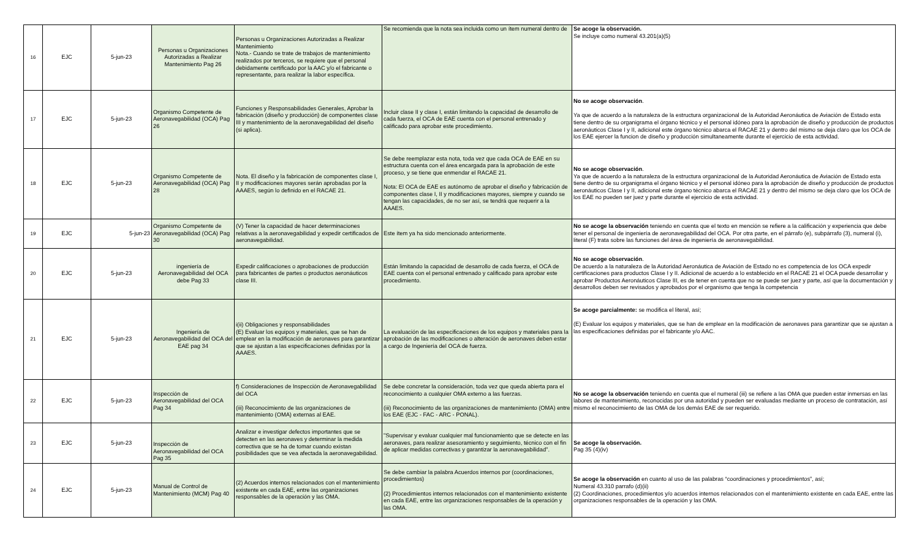| 16 | EJC | 5-jun-23 | Personas u Organizaciones Autorizadas a Realizar Mantenimiento Pag 26 | Personas u Organizaciones Autorizadas a Realizar Mantenimiento Nota.- Cuando se trate de trabajos de mantenimiento realizados por terceros, se requiere que el personal debidamente certificado por la AAC y/o el fabricante o representante, para realizar la labor específica. | Se recomienda que la nota sea incluida como un ítem numeral dentro de | Se acoge la observación. Se incluye como numeral 43.201(a)(5) |
| 17 | EJC | 5-jun-23 | Organismo Competente de Aeronavegabilidad (OCA) Pag 26 | Funciones y Responsabilidades Generales, Aprobar la fabricación (diseño y producción) de componentes clase III y mantenimiento de la aeronavegabilidad del diseño (si aplica). | Incluir clase II y clase I, están limitando la capacidad de desarrollo de cada fuerza, el OCA de EAE cuenta con el personal entrenado y calificado para aprobar este procedimiento. | No se acoge observación . Ya que de acuerdo a la naturaleza de la estructura organizacional de la Autoridad Aeronáutica de Aviación de Estado esta tiene dentro de su organigrama el órgano técnico y el personal idóneo para la aprobación de diseño y producción de productos aeronáuticos Clase I y II, adicional este órgano técnico abarca el RACAE 21 y dentro del mismo se deja claro que los OCA de los EAE ejercer la funcion de diseño y producción simultaneamente durante el ejercicio de esta actividad. |
| 18 | EJC | 5-jun-23 | Organismo Competente de Aeronavegabilidad (OCA) Pag 28 | Nota. El diseño y la fabricación de componentes clase I, II y modificaciones mayores serán aprobadas por la AAAES, según lo definido en el RACAE 21. | Se debe reemplazar esta nota, toda vez que cada OCA de EAE en su estructura cuenta con el área encargada para la aprobación de este proceso, y se tiene que enmendar el RACAE 21. Nota: El OCA de EAE es autónomo de aprobar el diseño y fabricación de componentes clase I, II y modificaciones mayores, siempre y cuando se tengan las capacidades, de no ser así, se tendrá que requerir a la AAAES. | No se acoge observación . Ya que de acuerdo a la naturaleza de la estructura organizacional de la Autoridad Aeronáutica de Aviación de Estado esta tiene dentro de su organigrama el órgano técnico y el personal idóneo para la aprobación de diseño y producción de productos aeronáuticos Clase I y II, adicional este órgano técnico abarca el RACAE 21 y dentro del mismo se deja claro que los OCA de los EAE no pueden ser juez y parte durante el ejercicio de esta actividad. |
| 19 | EJC | 5-jun-23 | Organismo Competente de Aeronavegabilidad (OCA) Pag 30 | (V) Tener la capacidad de hacer determinaciones relativas a la aeronavegabilidad y expedir certificados de aeronavegabilidad. | Este ítem ya ha sido mencionado anteriormente. | No se acoge la observación teniendo en cuenta que el texto en mención se refiere a la calificación y experiencia que debe tener el personal de ingeniería de aeronavegabilidad del OCA. Por otra parte, en el párrafo (e), subpárrafo (3), numeral (i), literal (F) trata sobre las funciones del área de ingeniería de aeronavegabilidad. |
| 20 | EJC | 5-jun-23 | ingeniería de Aeronavegabilidad del OCA debe Pag 33 | Expedir calificaciones o aprobaciones de producción para fabricantes de partes o productos aeronáuticos clase III. | Están limitando la capacidad de desarrollo de cada fuerza, el OCA de EAE cuenta con el personal entrenado y calificado para aprobar este procedimiento. | No se acoge observación . De acuerdo a la naturaleza de la Autoridad Aeronáutica de Aviación de Estado no es competencia de los OCA expedir certificaciones para productos Clase I y II. Adicional de acuerdo a lo establecido en el RACAE 21 el OCA puede desarrollar y aprobar Productos Aeronáuticos Clase III, es de tener en cuenta que no se puede ser juez y parte, así que la documentación y desarrollos deben ser revisados y aprobados por el organismo que tenga la competencia |
| 21 | EJC | 5-jun-23 | Ingeniería de Aeronavegabilidad del OCA del EAE pag 34 | i(ii) Obligaciones y responsabilidades (E) Evaluar los equipos y materiales, que se han de emplear en la modificación de aeronaves para garantizar que se ajustan a las especificaciones definidas por la AAAES. | La evaluación de las especificaciones de los equipos y materiales para la aprobación de las modificaciones o alteración de aeronaves deben estar a cargo de Ingeniería del OCA de fuerza. | Se acoge parcialmente: se modifica el literal, así; (E) Evaluar los equipos y materiales, que se han de emplear en la modificación de aeronaves para garantizar que se ajustan a las especificaciones definidas por el fabricante y/o AAC. |
| 22 | EJC | 5-jun-23 | Inspección de Aeronavegabilidad del OCA Pag 34 | f) Consideraciones de Inspección de Aeronavegabilidad del OCA (iii) Reconocimiento de las organizaciones de mantenimiento (OMA) externas al EAE. | Se debe concretar la consideración, toda vez que queda abierta para el reconocimiento a cualquier OMA externo a las fuerzas. (iii) Reconocimiento de las organizaciones de mantenimiento (OMA) entre los EAE (EJC - FAC - ARC - PONAL). | No se acoge la observación teniendo en cuenta que el numeral (iii) se refiere a las OMA que pueden estar inmersas en las labores de mantenimiento, reconocidas por una autoridad y pueden ser evaluadas mediante un proceso de contratación, así mismo el reconocimiento de las OMA de los demás EAE de ser requerido. |
| 23 | EJC | 5-jun-23 | Inspección de Aeronavegabilidad del OCA Pag 35 | Analizar e investigar defectos importantes que se detecten en las aeronaves y determinar la medida correctiva que se ha de tomar cuando existan posibilidades que se vea afectada la aeronavegabilidad. | "Supervisar y evaluar cualquier mal funcionamiento que se detecte en las aeronaves, para realizar asesoramiento y seguimiento, técnico con el fin de aplicar medidas correctivas y garantizar la aeronavegabilidad". | Se acoge la observación. Pag 35 (4)(iv) |
| 24 | EJC | 5-jun-23 | Manual de Control de Mantenimiento (MCM) Pag 40 | (2) Acuerdos internos relacionados con el mantenimiento existente en cada EAE, entre las organizaciones responsables de la operación y las OMA. | Se debe cambiar la palabra Acuerdos internos por (coordinaciones, procedimientos) (2) Procedimientos internos relacionados con el mantenimiento existente en cada EAE, entre las organizaciones responsables de la operación y las OMA. | Se acoge la observación en cuanto al uso de las palabras “coordinaciones y procedimientos”, así; Numeral 43.310 parrafo (d)(ii) (2) Coordinaciones, procedimientos y/o acuerdos internos relacionados con el mantenimiento existente en cada EAE, entre las organizaciones responsables de la operación y las OMA. |